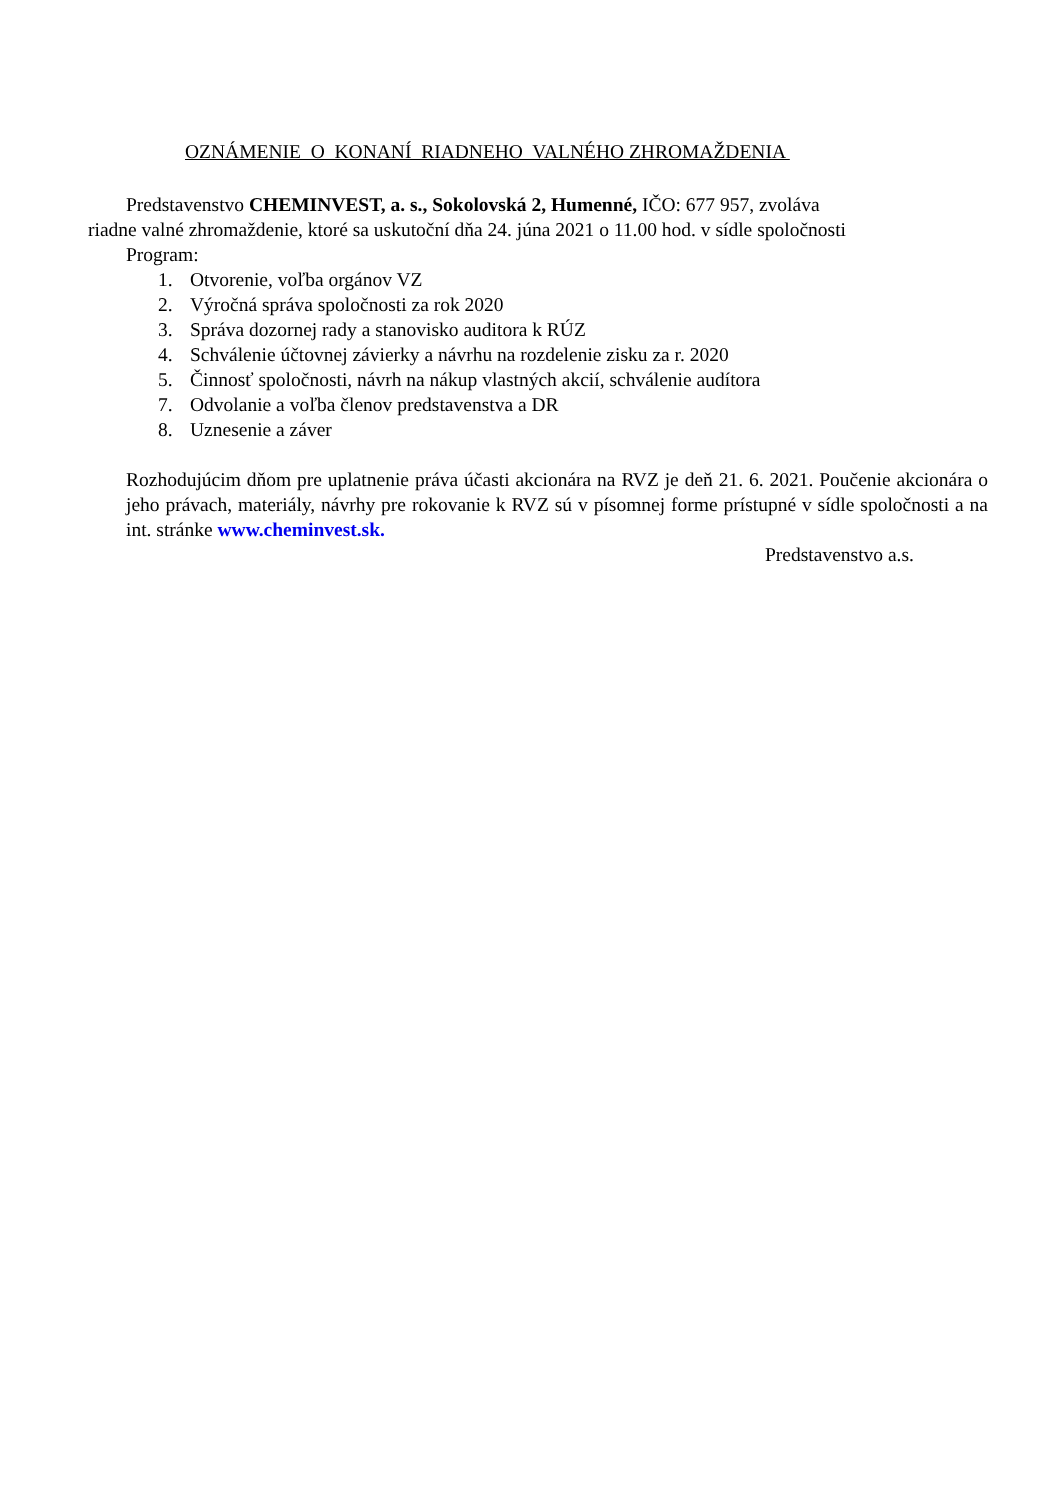OZNÁMENIE O KONANÍ RIADNEHO VALNÉHO ZHROMAŽDENIA
Predstavenstvo CHEMINVEST, a. s., Sokolovská 2, Humenné, IČO: 677 957, zvoláva
riadne valné zhromaždenie, ktoré sa uskutoční dňa 24. júna 2021 o 11.00 hod. v sídle spoločnosti
Program:
1. Otvorenie, voľba orgánov VZ
2. Výročná správa spoločnosti za rok 2020
3. Správa dozornej rady a stanovisko auditora k RÚZ
4. Schválenie účtovnej závierky a návrhu na rozdelenie zisku za r. 2020
5. Činnosť spoločnosti, návrh na nákup vlastných akcií, schválenie audítora
7. Odvolanie a voľba členov predstavenstva a DR
8. Uznesenie a záver
Rozhodujúcim dňom pre uplatnenie práva účasti akcionára na RVZ je deň 21. 6. 2021. Poučenie akcionára o jeho právach, materiály, návrhy pre rokovanie k RVZ sú v písomnej forme prístupné v sídle spoločnosti a na int. stránke www.cheminvest.sk.
Predstavenstvo a.s.